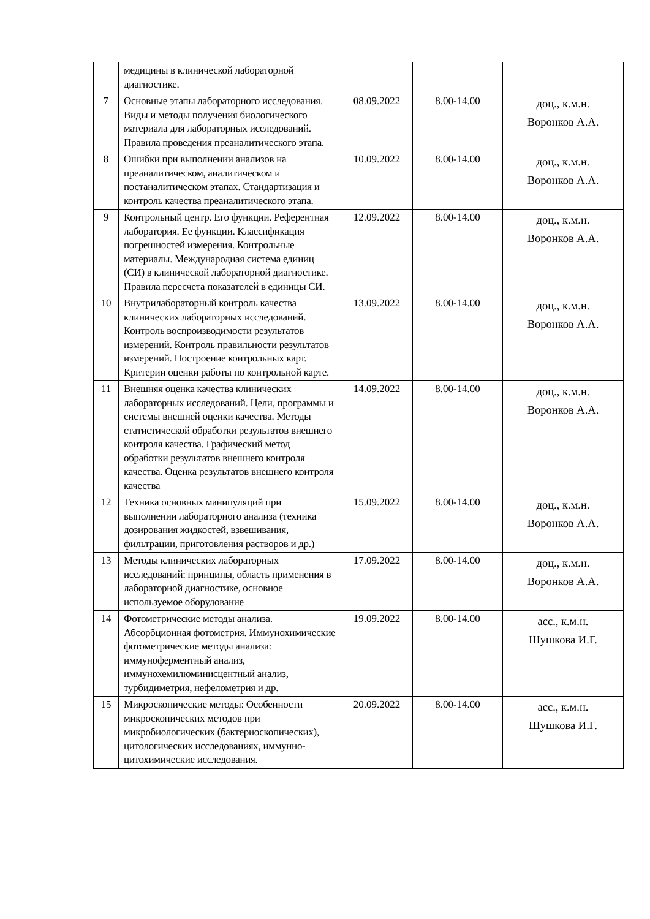| | медицины в клинической лабораторной диагностике. | | | |
| 7 | Основные этапы лабораторного исследования. Виды и методы получения биологического материала для лабораторных исследований. Правила проведения преаналитического этапа. | 08.09.2022 | 8.00-14.00 | доц., к.м.н. Воронков А.А. |
| 8 | Ошибки при выполнении анализов на преаналитическом, аналитическом и постаналитическом этапах. Стандартизация и контроль качества преаналитического этапа. | 10.09.2022 | 8.00-14.00 | доц., к.м.н. Воронков А.А. |
| 9 | Контрольный центр. Его функции. Референтная лаборатория. Ее функции. Классификация погрешностей измерения. Контрольные материалы. Международная система единиц (СИ) в клинической лабораторной диагностике. Правила пересчета показателей в единицы СИ. | 12.09.2022 | 8.00-14.00 | доц., к.м.н. Воронков А.А. |
| 10 | Внутрилабораторный контроль качества клинических лабораторных исследований. Контроль воспроизводимости результатов измерений. Контроль правильности результатов измерений. Построение контрольных карт. Критерии оценки работы по контрольной карте. | 13.09.2022 | 8.00-14.00 | доц., к.м.н. Воронков А.А. |
| 11 | Внешняя оценка качества клинических лабораторных исследований. Цели, программы и системы внешней оценки качества. Методы статистической обработки результатов внешнего контроля качества. Графический метод обработки результатов внешнего контроля качества. Оценка результатов внешнего контроля качества | 14.09.2022 | 8.00-14.00 | доц., к.м.н. Воронков А.А. |
| 12 | Техника основных манипуляций при выполнении лабораторного анализа (техника дозирования жидкостей, взвешивания, фильтрации, приготовления растворов и др.) | 15.09.2022 | 8.00-14.00 | доц., к.м.н. Воронков А.А. |
| 13 | Методы клинических лабораторных исследований: принципы, область применения в лабораторной диагностике, основное используемое оборудование | 17.09.2022 | 8.00-14.00 | доц., к.м.н. Воронков А.А. |
| 14 | Фотометрические методы анализа. Абсорбционная фотометрия. Иммунохимические фотометрические методы анализа: иммуноферментный анализ, иммунохемилюминисцентный анализ, турбидиметрия, нефелометрия и др. | 19.09.2022 | 8.00-14.00 | асс., к.м.н. Шушкова И.Г. |
| 15 | Микроскопические методы: Особенности микроскопических методов при микробиологических (бактериоскопических), цитологических исследованиях, иммунно-цитохимические исследования. | 20.09.2022 | 8.00-14.00 | асс., к.м.н. Шушкова И.Г. |